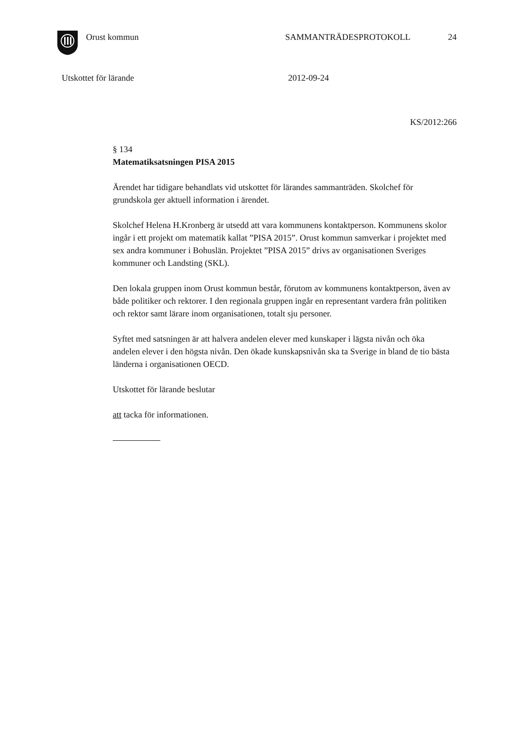Orust kommun SAMMANTRÄDESPROTOKOLL 24
Utskottet för lärande 2012-09-24
KS/2012:266
§ 134
Matematiksatsningen PISA 2015
Ärendet har tidigare behandlats vid utskottet för lärandes sammanträden. Skolchef för grundskola ger aktuell information i ärendet.
Skolchef Helena H.Kronberg är utsedd att vara kommunens kontaktperson. Kommunens skolor ingår i ett projekt om matematik kallat ”PISA 2015”. Orust kommun samverkar i projektet med sex andra kommuner i Bohuslän. Projektet ”PISA 2015” drivs av organisationen Sveriges kommuner och Landsting (SKL).
Den lokala gruppen inom Orust kommun består, förutom av kommunens kontaktperson, även av både politiker och rektorer. I den regionala gruppen ingår en representant vardera från politiken och rektor samt lärare inom organisationen, totalt sju personer.
Syftet med satsningen är att halvera andelen elever med kunskaper i lägsta nivån och öka andelen elever i den högsta nivån. Den ökade kunskapsnivån ska ta Sverige in bland de tio bästa länderna i organisationen OECD.
Utskottet för lärande beslutar
att tacka för informationen.